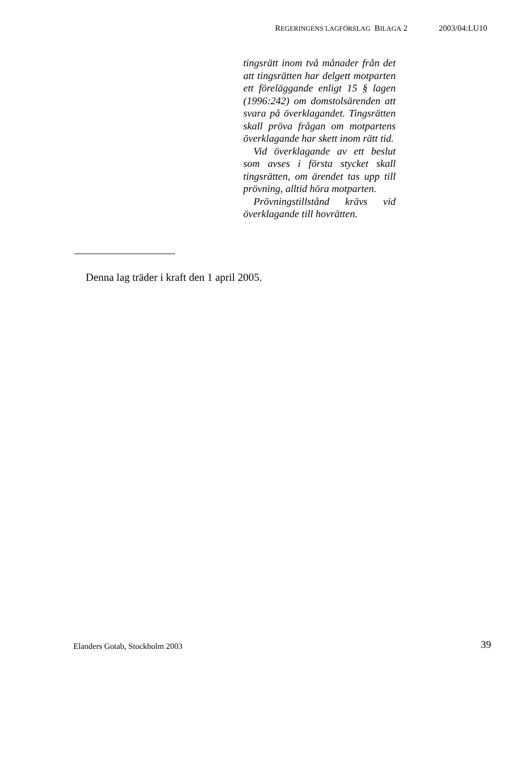REGERINGENS LAGFÖRSLAG BILAGA 2 2003/04:LU10
tingsrätt inom två månader från det att tingsrätten har delgett motparten ett föreläggande enligt 15 § lagen (1996:242) om domstolsärenden att svara på överklagandet. Tingsrätten skall pröva frågan om motpartens överklagande har skett inom rätt tid.
Vid överklagande av ett beslut som avses i första stycket skall tingsrätten, om ärendet tas upp till prövning, alltid höra motparten.
Prövningstillstånd krävs vid överklagande till hovrätten.
Denna lag träder i kraft den 1 april 2005.
Elanders Gotab, Stockholm 2003 39